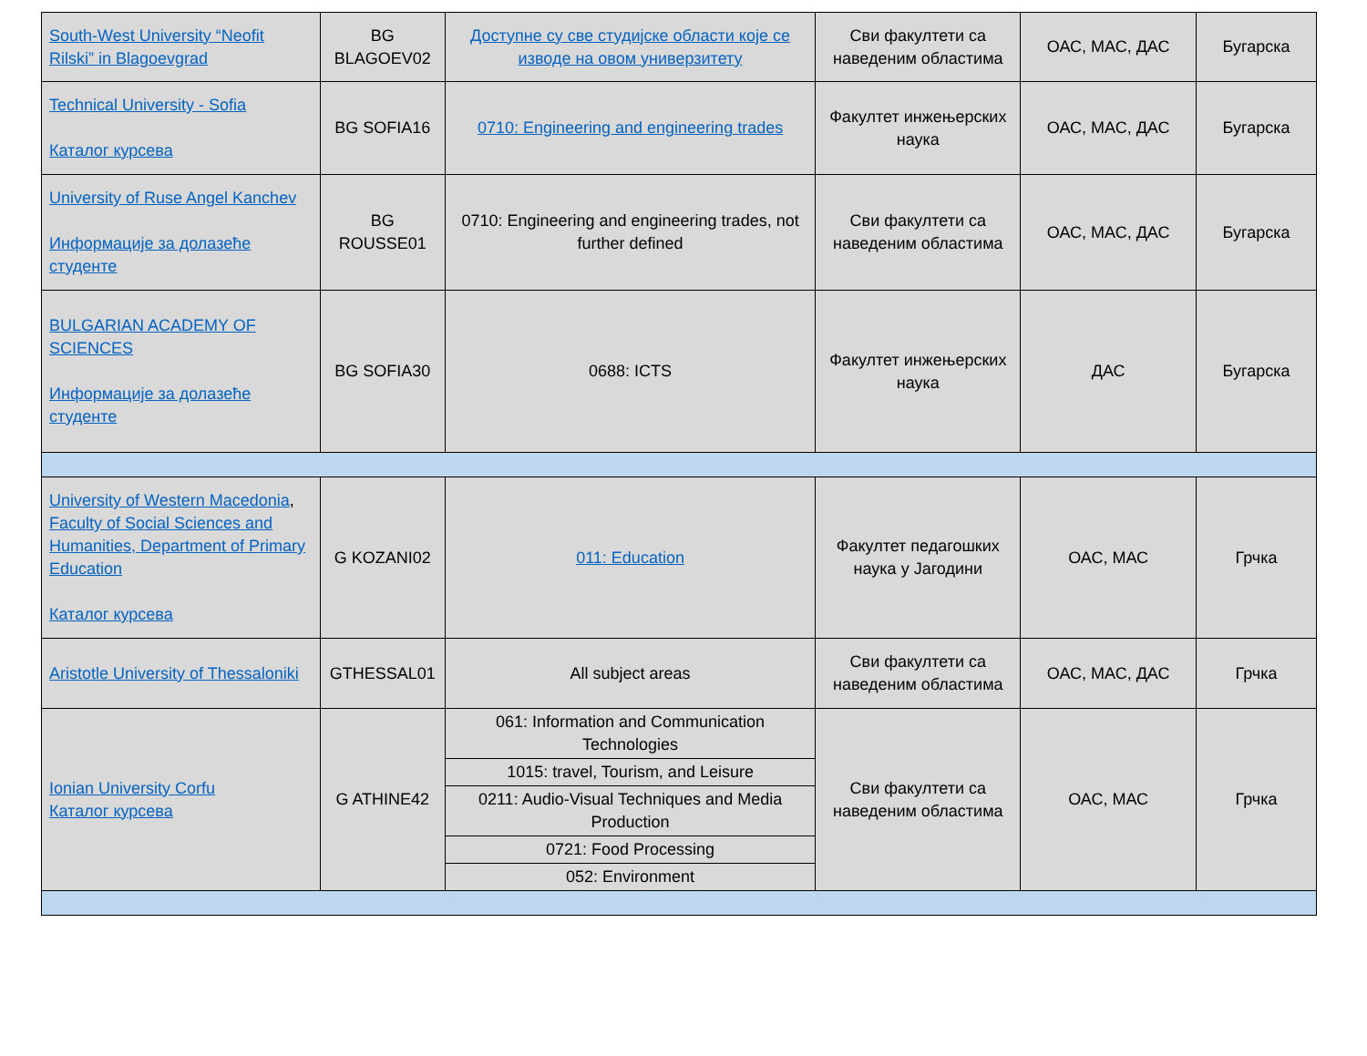| South-West University “Neofit Rilski” in Blagoevgrad | BG BLAGOEV02 | Доступне су све студијске области које се изводе на овом универзитету | Сви факултети са наведеним областима | ОАС, МАС, ДАС | Бугарска |
| Technical University - Sofia Каталог курсева | BG SOFIA16 | 0710: Engineering and engineering trades | Факултет инжењерских наука | ОАС, МАС, ДАС | Бугарска |
| University of Ruse Angel Kanchev Информације за долазеће студенте | BG ROUSSE01 | 0710: Engineering and engineering trades, not further defined | Сви факултети са наведеним областима | ОАС, МАС, ДАС | Бугарска |
| BULGARIAN ACADEMY OF SCIENCES Информације за долазеће студенте | BG SOFIA30 | 0688: ICTS | Факултет инжењерских наука | ДАС | Бугарска |
| University of Western Macedonia , Faculty of Social Sciences and Humanities, Department of Primary Education Каталог курсева | G KOZANI02 | 011: Education | Факултет педагошких наука у Јагодини | ОАС, МАС | Грчка |
| Aristotle University of Thessaloniki | GTHESSAL01 | All subject areas | Сви факултети са наведеним областима | ОАС, МАС, ДАС | Грчка |
| Ionian University Corfu Каталог курсева | G ATHINE42 | 061: Information and Communication Technologies | Сви факултети са наведеним областима | ОАС, МАС | Грчка |
| | | 1015: travel, Tourism, and Leisure | | | |
| | | 0211: Audio-Visual Techniques and Media Production | | | |
| | | 0721: Food Processing | | | |
| | | 052: Environment | | | |